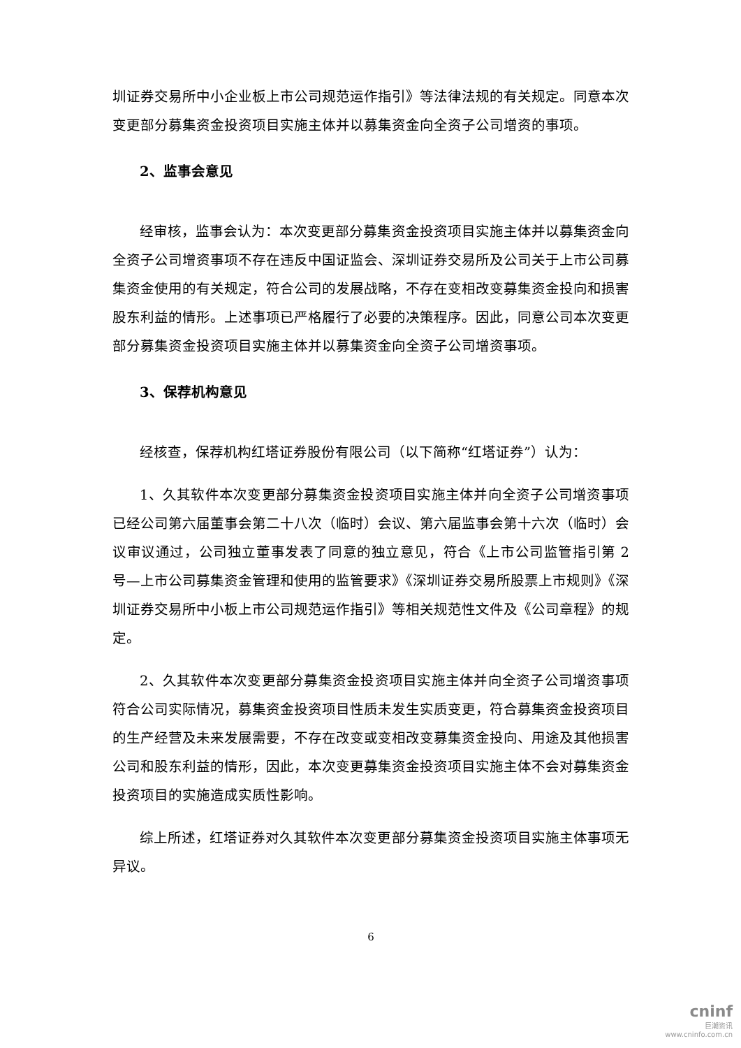圳证券交易所中小企业板上市公司规范运作指引》等法律法规的有关规定。同意本次变更部分募集资金投资项目实施主体并以募集资金向全资子公司增资的事项。
2、监事会意见
经审核，监事会认为：本次变更部分募集资金投资项目实施主体并以募集资金向全资子公司增资事项不存在违反中国证监会、深圳证券交易所及公司关于上市公司募集资金使用的有关规定，符合公司的发展战略，不存在变相改变募集资金投向和损害股东利益的情形。上述事项已严格履行了必要的决策程序。因此，同意公司本次变更部分募集资金投资项目实施主体并以募集资金向全资子公司增资事项。
3、保荐机构意见
经核查，保荐机构红塔证券股份有限公司（以下简称“红塔证券”）认为：
1、久其软件本次变更部分募集资金投资项目实施主体并向全资子公司增资事项已经公司第六届董事会第二十八次（临时）会议、第六届监事会第十六次（临时）会议审议通过，公司独立董事发表了同意的独立意见，符合《上市公司监管指引第 2 号—上市公司募集资金管理和使用的监管要求》《深圳证券交易所股票上市规则》《深圳证券交易所中小板上市公司规范运作指引》等相关规范性文件及《公司章程》的规定。
2、久其软件本次变更部分募集资金投资项目实施主体并向全资子公司增资事项符合公司实际情况，募集资金投资项目性质未发生实质变更，符合募集资金投资项目的生产经营及未来发展需要，不存在改变或变相改变募集资金投向、用途及其他损害公司和股东利益的情形，因此，本次变更募集资金投资项目实施主体不会对募集资金投资项目的实施造成实质性影响。
综上所述，红塔证券对久其软件本次变更部分募集资金投资项目实施主体事项无异议。
6
cninf
巨潮资讯
www.cninfo.com.cn